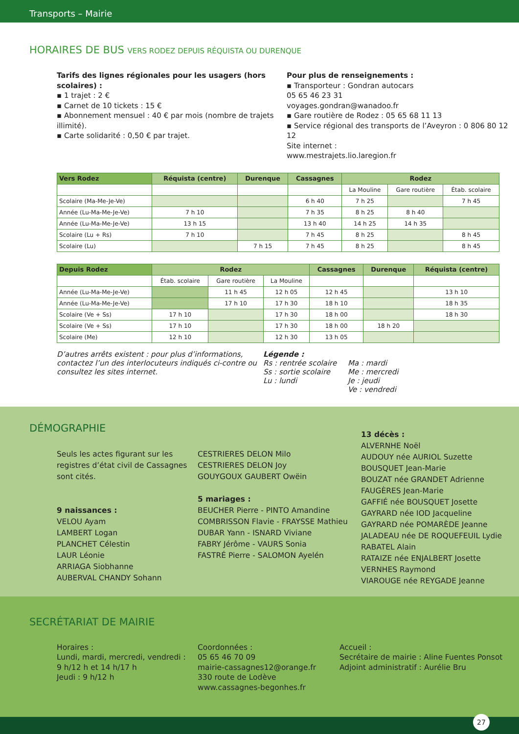Transports – Mairie
HORAIRES DE BUS VERS RODEZ DEPUIS RÉQUISTA OU DURENQUE
Tarifs des lignes régionales pour les usagers (hors scolaires) :
▪ 1 trajet : 2 €
▪ Carnet de 10 tickets : 15 €
▪ Abonnement mensuel : 40 € par mois (nombre de trajets illimité).
▪ Carte solidarité : 0,50 € par trajet.
Pour plus de renseignements :
▪ Transporteur : Gondran autocars
05 65 46 23 31
voyages.gondran@wanadoo.fr
▪ Gare routière de Rodez : 05 65 68 11 13
▪ Service régional des transports de l’Aveyron : 0 806 80 12 12
Site internet :
www.mestrajets.lio.laregion.fr
| Vers Rodez | Réquista (centre) | Durenque | Cassagnes | Rodez | | |
| --- | --- | --- | --- | --- | --- | --- |
| | | | | La Mouline | Gare routière | Étab. scolaire |
| Scolaire (Ma-Me-Je-Ve) | | | 6 h 40 | 7 h 25 | | 7 h 45 |
| Année (Lu-Ma-Me-Je-Ve) | 7 h 10 | | 7 h 35 | 8 h 25 | 8 h 40 | |
| Année (Lu-Ma-Me-Je-Ve) | 13 h 15 | | 13 h 40 | 14 h 25 | 14 h 35 | |
| Scolaire (Lu + Rs) | 7 h 10 | | 7 h 45 | 8 h 25 | | 8 h 45 |
| Scolaire (Lu) | | 7 h 15 | 7 h 45 | 8 h 25 | | 8 h 45 |
| Depuis Rodez | Rodez | | | Cassagnes | Durenque | Réquista (centre) |
| --- | --- | --- | --- | --- | --- | --- |
| | Étab. scolaire | Gare routière | La Mouline | | | |
| Année (Lu-Ma-Me-Je-Ve) | | 11 h 45 | 12 h 05 | 12 h 45 | | 13 h 10 |
| Année (Lu-Ma-Me-Je-Ve) | | 17 h 10 | 17 h 30 | 18 h 10 | | 18 h 35 |
| Scolaire (Ve + Ss) | 17 h 10 | | 17 h 30 | 18 h 00 | | 18 h 30 |
| Scolaire (Ve + Ss) | 17 h 10 | | 17 h 30 | 18 h 00 | 18 h 20 | |
| Scolaire (Me) | 12 h 10 | | 12 h 30 | 13 h 05 | | |
D’autres arrêts existent : pour plus d’informations, contactez l’un des interlocuteurs indiqués ci-contre ou consultez les sites internet.
Légende :
Rs : rentrée scolaire
Ss : sortie scolaire
Lu : lundi
Ma : mardi
Me : mercredi
Je : jeudi
Ve : vendredi
DÉMOGRAPHIE
Seuls les actes figurant sur les registres d’état civil de Cassagnes sont cités.
9 naissances :
VELOU Ayam
LAMBERT Logan
PLANCHET Célestin
LAUR Léonie
ARRIAGA Siobhanne
AUBERVAL CHANDY Sohann
CESTRIERES DELON Milo
CESTRIERES DELON Joy
GOUYGOUX GAUBERT Owëin
5 mariages :
BEUCHER Pierre - PINTO Amandine
COMBRISSON Flavie - FRAYSSE Mathieu
DUBAR Yann - ISNARD Viviane
FABRY Jérôme - VAURS Sonia
FASTRÉ Pierre - SALOMON Ayelén
13 décès :
ALVERNHE Noël
AUDOUY née AURIOL Suzette
BOUSQUET Jean-Marie
BOUZAT née GRANDET Adrienne
FAUGÈRES Jean-Marie
GAFFIÉ née BOUSQUET Josette
GAYRARD née IOD Jacqueline
GAYRARD née POMARÈDE Jeanne
JALADEAU née DE ROQUEFEUIL Lydie
RABATEL Alain
RATAIZE née ENJALBERT Josette
VERNHES Raymond
VIAROUGE née REYGADE Jeanne
SECRÉTARIAT DE MAIRIE
Horaires :
Lundi, mardi, mercredi, vendredi :
9 h/12 h et 14 h/17 h
Jeudi : 9 h/12 h
Coordonnées :
05 65 46 70 09
mairie-cassagnes12@orange.fr
330 route de Lodève
www.cassagnes-begonhes.fr
Accueil :
Secrétaire de mairie : Aline Fuentes Ponsot
Adjoint administratif : Aurélie Bru
27